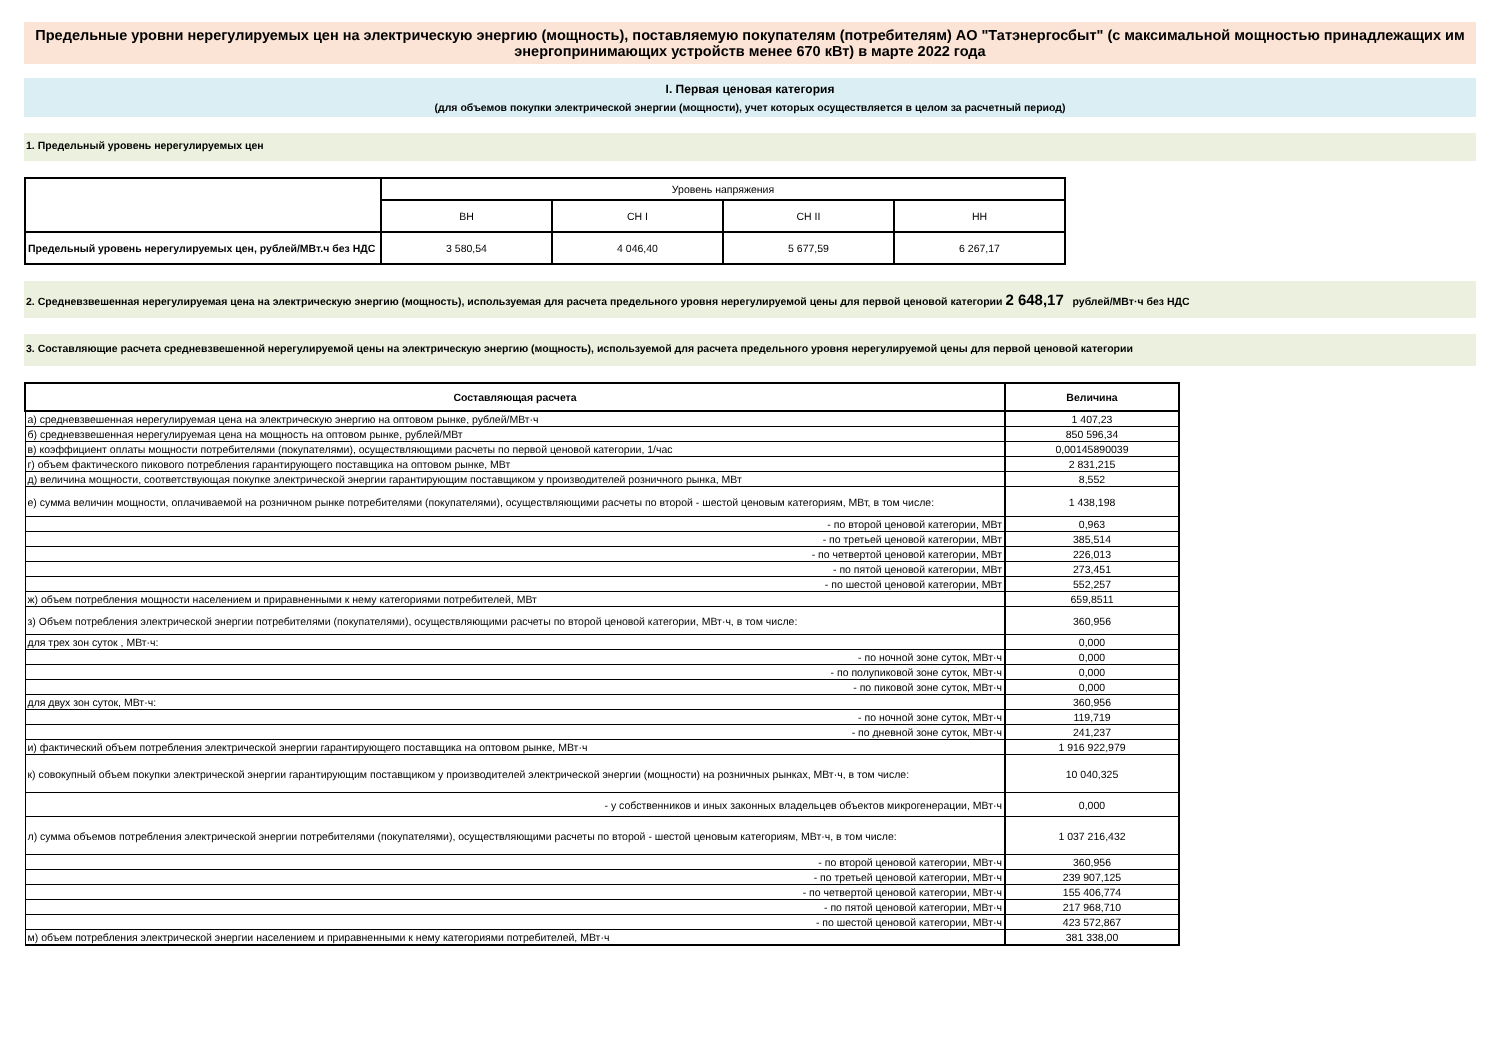Предельные уровни нерегулируемых цен на электрическую энергию (мощность), поставляемую покупателям (потребителям) АО "Татэнергосбыт" (с максимальной мощностью принадлежащих им энергопринимающих устройств менее 670 кВт) в марте 2022 года
I. Первая ценовая категория
(для объемов покупки электрической энергии (мощности), учет которых осуществляется в целом за расчетный период)
1. Предельный уровень нерегулируемых цен
| | Уровень напряжения | | | |
| | ВН | СН I | СН II | НН |
| Предельный уровень нерегулируемых цен, рублей/МВт.ч без НДС | 3 580,54 | 4 046,40 | 5 677,59 | 6 267,17 |
2. Средневзвешенная нерегулируемая цена на электрическую энергию (мощность), используемая для расчета предельного уровня нерегулируемой цены для первой ценовой категории 2 648,17 рублей/МВт·ч без НДС
3. Составляющие расчета средневзвешенной нерегулируемой цены на электрическую энергию (мощность), используемой для расчета предельного уровня нерегулируемой цены для первой ценовой категории
| Составляющая расчета | Величина |
| --- | --- |
| а) средневзвешенная нерегулируемая цена на электрическую энергию на оптовом рынке, рублей/МВт·ч | 1 407,23 |
| б) средневзвешенная нерегулируемая цена на мощность на оптовом рынке, рублей/МВт | 850 596,34 |
| в) коэффициент оплаты мощности потребителями (покупателями), осуществляющими расчеты по первой ценовой категории, 1/час | 0,00145890039 |
| г) объем фактического пикового потребления гарантирующего поставщика на оптовом рынке, МВт | 2 831,215 |
| д) величина мощности, соответствующая покупке электрической энергии гарантирующим поставщиком у производителей розничного рынка, МВт | 8,552 |
| е) сумма величин мощности, оплачиваемой на розничном рынке потребителями (покупателями), осуществляющими расчеты по второй - шестой ценовым категориям, МВт, в том числе: | 1 438,198 |
| - по второй ценовой категории, МВт | 0,963 |
| - по третьей ценовой категории, МВт | 385,514 |
| - по четвертой ценовой категории, МВт | 226,013 |
| - по пятой ценовой категории, МВт | 273,451 |
| - по шестой ценовой категории, МВт | 552,257 |
| ж) объем потребления мощности населением и приравненными к нему категориями потребителей, МВт | 659,8511 |
| з) Объем потребления электрической энергии потребителями (покупателями), осуществляющими расчеты по второй ценовой категории, МВт·ч, в том числе: | 360,956 |
| для трех зон суток , МВт·ч: | 0,000 |
| - по ночной зоне суток, МВт·ч | 0,000 |
| - по полупиковой зоне суток, МВт·ч | 0,000 |
| - по пиковой зоне суток, МВт·ч | 0,000 |
| для двух зон суток, МВт·ч: | 360,956 |
| - по ночной зоне суток, МВт·ч | 119,719 |
| - по дневной зоне суток, МВт·ч | 241,237 |
| и) фактический объем потребления электрической энергии гарантирующего поставщика на оптовом рынке, МВт·ч | 1 916 922,979 |
| к) совокупный объем покупки электрической энергии гарантирующим поставщиком у производителей электрической энергии (мощности) на розничных рынках, МВт·ч, в том числе: | 10 040,325 |
| - у собственников и иных законных владельцев объектов микрогенерации, МВт·ч | 0,000 |
| л) сумма объемов потребления электрической энергии потребителями (покупателями), осуществляющими расчеты по второй - шестой ценовым категориям, МВт·ч, в том числе: | 1 037 216,432 |
| - по второй ценовой категории, МВт·ч | 360,956 |
| - по третьей ценовой категории, МВт·ч | 239 907,125 |
| - по четвертой ценовой категории, МВт·ч | 155 406,774 |
| - по пятой ценовой категории, МВт·ч | 217 968,710 |
| - по шестой ценовой категории, МВт·ч | 423 572,867 |
| м) объем потребления электрической энергии населением и приравненными к нему категориями потребителей, МВт·ч | 381 338,00 |